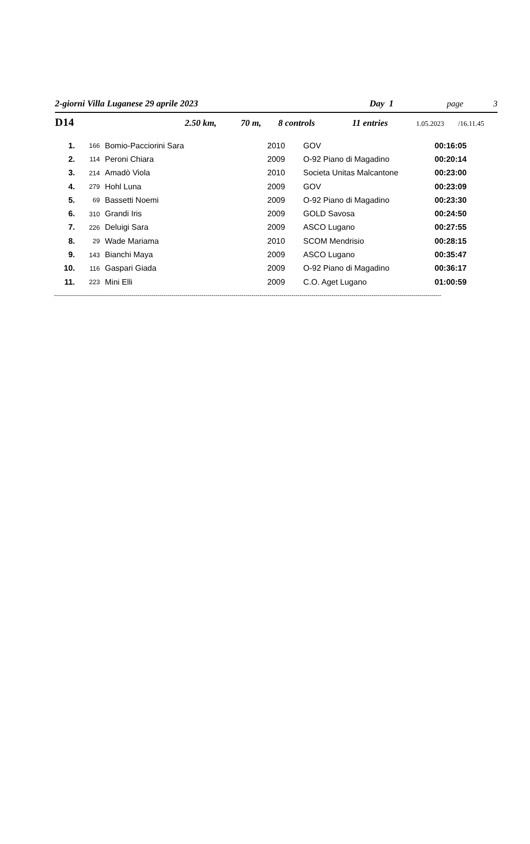2-giorni Villa Luganese 29 aprile 2023 Day 1 page 3
D14 2.50 km, 70 m, 8 controls 11 entries 1.05.2023 /16.11.45
| 1. | 166 | Bomio-Pacciorini Sara | 2010 | GOV | 00:16:05 |
| 2. | 114 | Peroni Chiara | 2009 | O-92 Piano di Magadino | 00:20:14 |
| 3. | 214 | Amadò Viola | 2010 | Societa Unitas Malcantone | 00:23:00 |
| 4. | 279 | Hohl Luna | 2009 | GOV | 00:23:09 |
| 5. | 69 | Bassetti Noemi | 2009 | O-92 Piano di Magadino | 00:23:30 |
| 6. | 310 | Grandi Iris | 2009 | GOLD Savosa | 00:24:50 |
| 7. | 226 | Deluigi Sara | 2009 | ASCO Lugano | 00:27:55 |
| 8. | 29 | Wade Mariama | 2010 | SCOM Mendrisio | 00:28:15 |
| 9. | 143 | Bianchi Maya | 2009 | ASCO Lugano | 00:35:47 |
| 10. | 116 | Gaspari Giada | 2009 | O-92 Piano di Magadino | 00:36:17 |
| 11. | 223 | Mini Elli | 2009 | C.O. Aget Lugano | 01:00:59 |
--------------------------------------------------------------------------------------------------------------------------------------------------------------------------------------------------